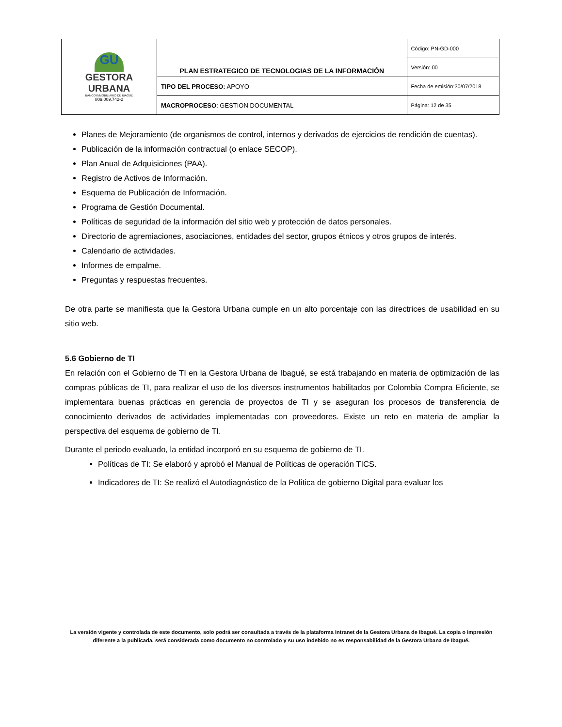| GU GESTORA URBANA BANCO INMOBILIARIO DE IBAGUÉ 809.009.742-2 | PLAN ESTRATEGICO DE TECNOLOGIAS DE LA INFORMACIÓN | Código: PN-GD-000 |
| | | Versión: 00 |
| | TIPO DEL PROCESO: APOYO | Fecha de emisión:30/07/2018 |
| | MACROPROCESO : GESTION DOCUMENTAL | Página: 12 de 35 |
Planes de Mejoramiento (de organismos de control, internos y derivados de ejercicios de rendición de cuentas).
Publicación de la información contractual (o enlace SECOP).
Plan Anual de Adquisiciones (PAA).
Registro de Activos de Información.
Esquema de Publicación de Información.
Programa de Gestión Documental.
Políticas de seguridad de la información del sitio web y protección de datos personales.
Directorio de agremiaciones, asociaciones, entidades del sector, grupos étnicos y otros grupos de interés.
Calendario de actividades.
Informes de empalme.
Preguntas y respuestas frecuentes.
De otra parte se manifiesta que la Gestora Urbana cumple en un alto porcentaje con las directrices de usabilidad en su sitio web.
5.6 Gobierno de TI
En relación con el Gobierno de TI en la Gestora Urbana de Ibagué, se está trabajando en materia de optimización de las compras públicas de TI, para realizar el uso de los diversos instrumentos habilitados por Colombia Compra Eficiente, se implementara buenas prácticas en gerencia de proyectos de TI y se aseguran los procesos de transferencia de conocimiento derivados de actividades implementadas con proveedores. Existe un reto en materia de ampliar la perspectiva del esquema de gobierno de TI.
Durante el periodo evaluado, la entidad incorporó en su esquema de gobierno de TI.
Políticas de TI: Se elaboró y aprobó el Manual de Políticas de operación TICS.
Indicadores de TI: Se realizó el Autodiagnóstico de la Política de gobierno Digital para evaluar los
La versión vigente y controlada de este documento, solo podrá ser consultada a través de la plataforma Intranet de la Gestora Urbana de Ibagué. La copia o impresión diferente a la publicada, será considerada como documento no controlado y su uso indebido no es responsabilidad de la Gestora Urbana de Ibagué.